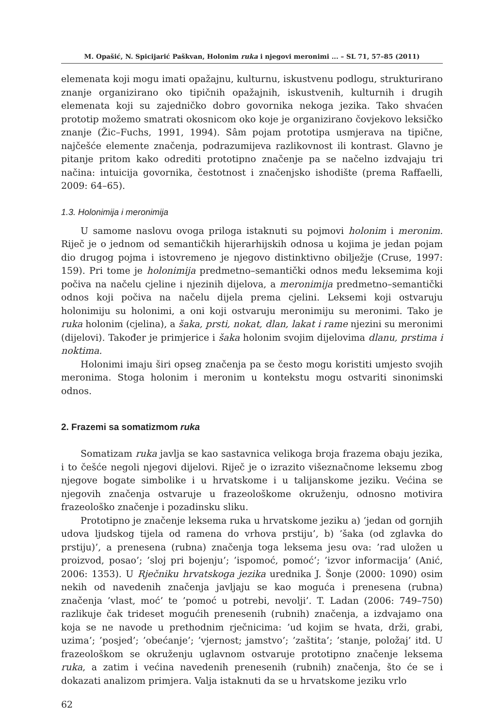M. Opašić, N. Spicijarić Paškvan, Holonim ruka i njegovi meronimi ... – SL 71, 57–85 (2011)
elemenata koji mogu imati opažajnu, kulturnu, iskustvenu podlogu, strukturirano znanje organizirano oko tipičnih opažajnih, iskustvenih, kulturnih i drugih elemenata koji su zajedničko dobro govornika nekoga jezika. Tako shvaćen prototip možemo smatrati okosnicom oko koje je organizirano čovjekovo leksičko znanje (Žic–Fuchs, 1991, 1994). Sâm pojam prototipa usmjerava na tipične, najčešće elemente značenja, podrazumijeva razlikovnost ili kontrast. Glavno je pitanje pritom kako odrediti prototipno značenje pa se načelno izdvajaju tri načina: intuicija govornika, čestotnost i značenjsko ishodište (prema Raffaelli, 2009: 64–65).
1.3. Holonimija i meronimija
U samome naslovu ovoga priloga istaknuti su pojmovi holonim i meronim. Riječ je o jednom od semantičkih hijerarhijskih odnosa u kojima je jedan pojam dio drugog pojma i istovremeno je njegovo distinktivno obilježje (Cruse, 1997: 159). Pri tome je holonimija predmetno–semantički odnos među leksemima koji počiva na načelu cjeline i njezinih dijelova, a meronimija predmetno–semantički odnos koji počiva na načelu dijela prema cjelini. Leksemi koji ostvaruju holonimiju su holonimi, a oni koji ostvaruju meronimiju su meronimi. Tako je ruka holonim (cjelina), a šaka, prsti, nokat, dlan, lakat i rame njezini su meronimi (dijelovi). Također je primjerice i šaka holonim svojim dijelovima dlanu, prstima i noktima.
Holonimi imaju širi opseg značenja pa se često mogu koristiti umjesto svojih meronima. Stoga holonim i meronim u kontekstu mogu ostvariti sinonimski odnos.
2. Frazemi sa somatizmom ruka
Somatizam ruka javlja se kao sastavnica velikoga broja frazema obaju jezika, i to češće negoli njegovi dijelovi. Riječ je o izrazito višeznačnome leksemu zbog njegove bogate simbolike i u hrvatskome i u talijanskome jeziku. Većina se njegovih značenja ostvaruje u frazeološkome okruženju, odnosno motivira frazeološko značenje i pozadinsku sliku.
Prototipno je značenje leksema ruka u hrvatskome jeziku a) ’jedan od gornjih udova ljudskog tijela od ramena do vrhova prstiju’, b) ’šaka (od zglavka do prstiju)’, a prenesena (rubna) značenja toga leksema jesu ova: ’rad uložen u proizvod, posao’; ’sloj pri bojenju’; ’ispomoć, pomoć’; ’izvor informacija’ (Anić, 2006: 1353). U Rječniku hrvatskoga jezika urednika J. Šonje (2000: 1090) osim nekih od navedenih značenja javljaju se kao moguća i prenesena (rubna) značenja ’vlast, moć’ te ’pomoć u potrebi, nevolji’. T. Ladan (2006: 749–750) razlikuje čak trideset mogućih prenesenih (rubnih) značenja, a izdvajamo ona koja se ne navode u prethodnim rječnicima: ’ud kojim se hvata, drži, grabi, uzima’; ’posjed’; ’obećanje’; ’vjernost; jamstvo’; ’zaštita’; ’stanje, položaj’ itd. U frazeološkom se okruženju uglavnom ostvaruje prototipno značenje leksema ruka, a zatim i većina navedenih prenesenih (rubnih) značenja, što će se i dokazati analizom primjera. Valja istaknuti da se u hrvatskome jeziku vrlo
62